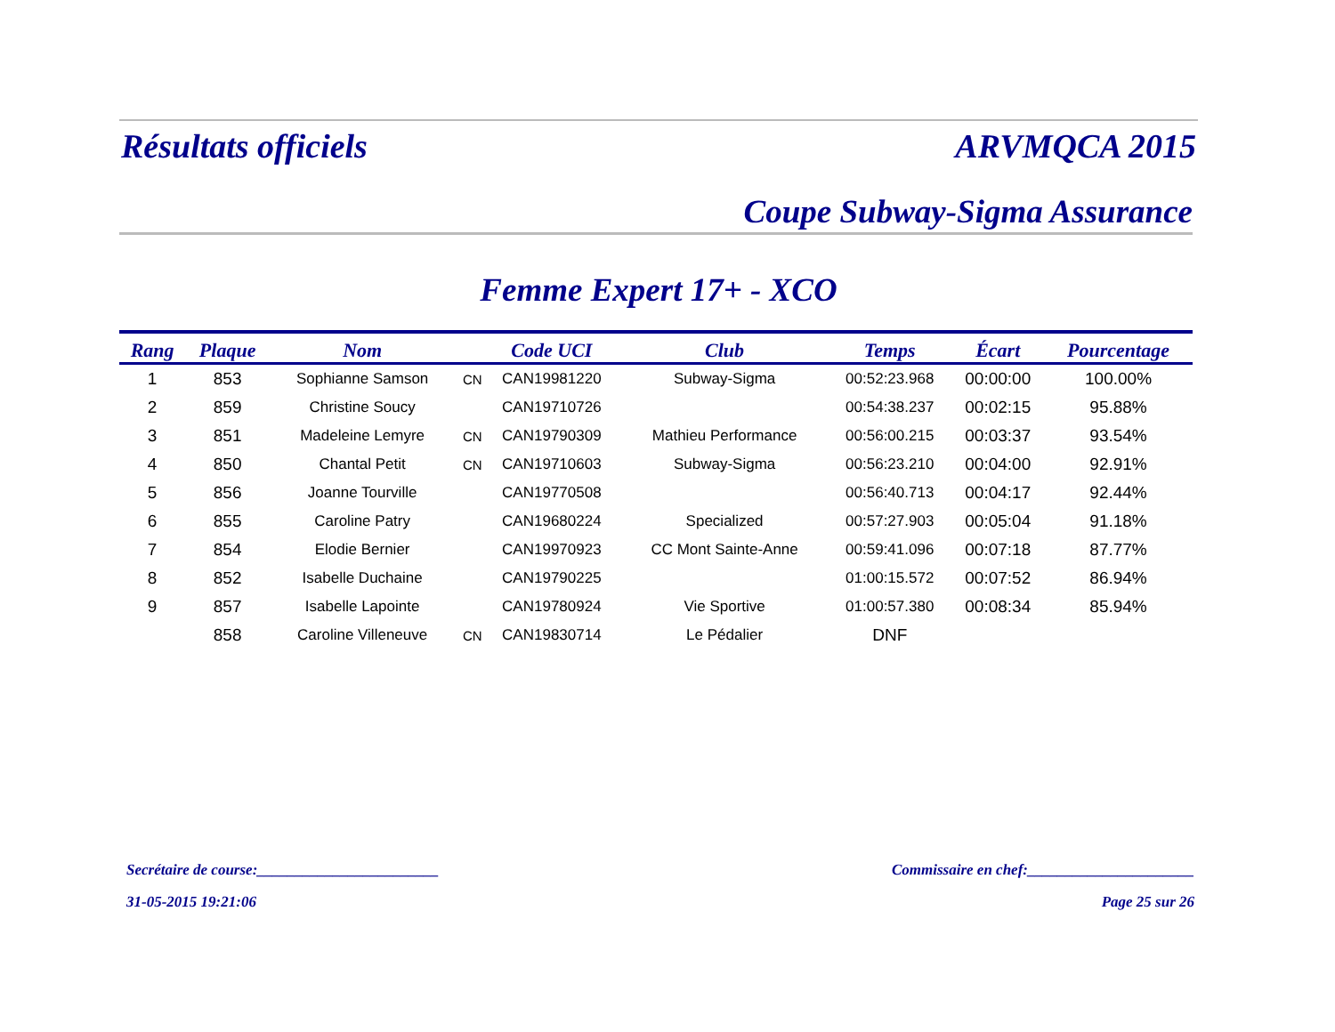Résultats officiels ARVMQCA 2015
Coupe Subway-Sigma Assurance
Femme Expert 17+ - XCO
| Rang | Plaque | Nom | | Code UCI | Club | Temps | Écart | Pourcentage |
| --- | --- | --- | --- | --- | --- | --- | --- | --- |
| 1 | 853 | Sophianne Samson | CN | CAN19981220 | Subway-Sigma | 00:52:23.968 | 00:00:00 | 100.00% |
| 2 | 859 | Christine Soucy | | CAN19710726 | | 00:54:38.237 | 00:02:15 | 95.88% |
| 3 | 851 | Madeleine Lemyre | CN | CAN19790309 | Mathieu Performance | 00:56:00.215 | 00:03:37 | 93.54% |
| 4 | 850 | Chantal Petit | CN | CAN19710603 | Subway-Sigma | 00:56:23.210 | 00:04:00 | 92.91% |
| 5 | 856 | Joanne Tourville | | CAN19770508 | | 00:56:40.713 | 00:04:17 | 92.44% |
| 6 | 855 | Caroline Patry | | CAN19680224 | Specialized | 00:57:27.903 | 00:05:04 | 91.18% |
| 7 | 854 | Elodie Bernier | | CAN19970923 | CC Mont Sainte-Anne | 00:59:41.096 | 00:07:18 | 87.77% |
| 8 | 852 | Isabelle Duchaine | | CAN19790225 | | 01:00:15.572 | 00:07:52 | 86.94% |
| 9 | 857 | Isabelle Lapointe | | CAN19780924 | Vie Sportive | 01:00:57.380 | 00:08:34 | 85.94% |
| | 858 | Caroline Villeneuve | CN | CAN19830714 | Le Pédalier | DNF | | |
Secrétaire de course:________________________ Commissaire en chef:______________________
31-05-2015 19:21:06 Page 25 sur 26